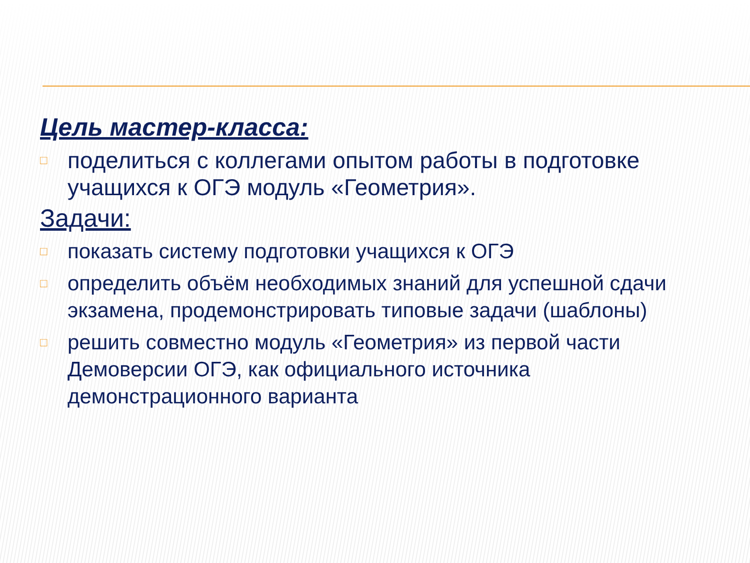Цель мастер-класса:
□ поделиться с коллегами опытом работы в подготовке учащихся к ОГЭ модуль «Геометрия».
Задачи:
□ показать систему подготовки учащихся к ОГЭ
□ определить объём необходимых знаний для успешной сдачи экзамена, продемонстрировать типовые задачи (шаблоны)
□ решить совместно модуль «Геометрия» из первой части Демоверсии ОГЭ, как официального источника демонстрационного варианта